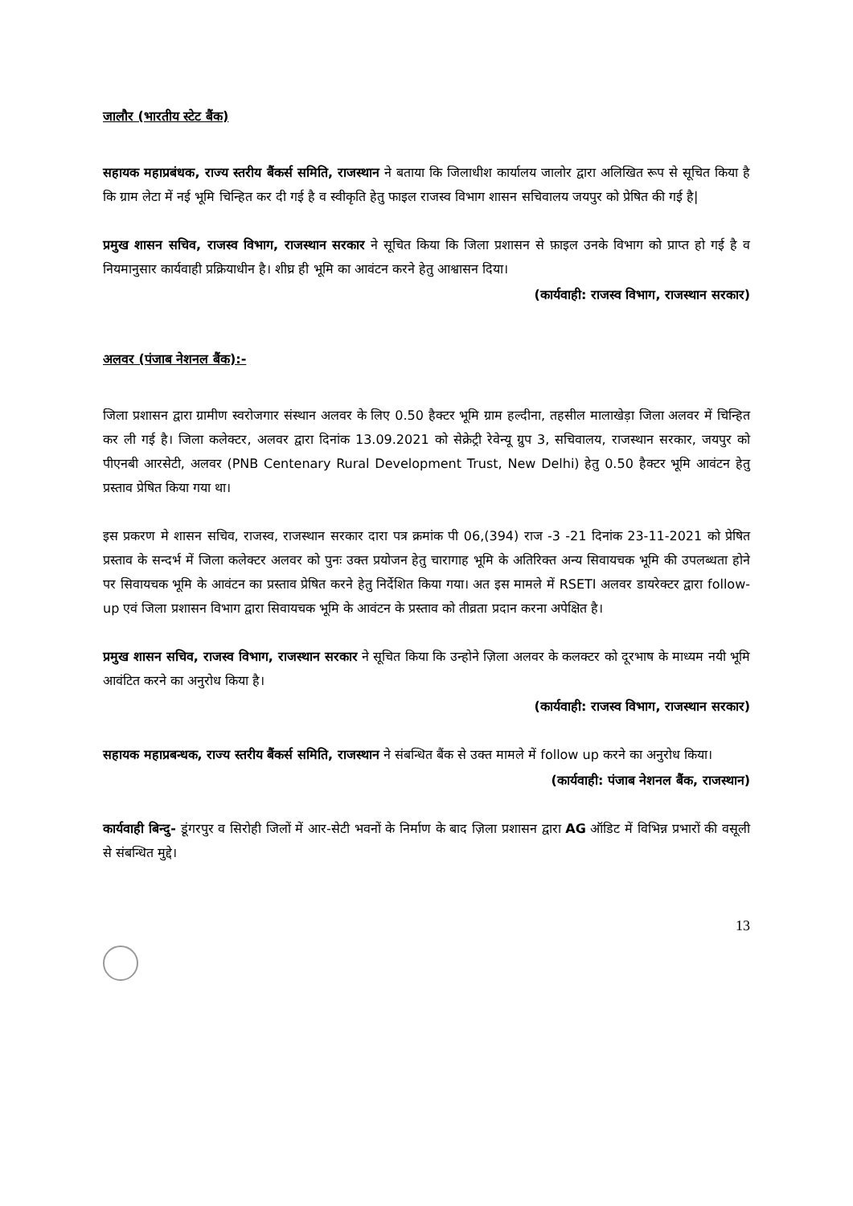जालौर (भारतीय स्टेट बैंक)
सहायक महाप्रबंधक, राज्य स्तरीय बैंकर्स समिति, राजस्थान ने बताया कि जिलाधीश कार्यालय जालोर द्वारा अलिखित रूप से सूचित किया है कि ग्राम लेटा में नई भूमि चिन्हित कर दी गई है व स्वीकृति हेतु फाइल राजस्व विभाग शासन सचिवालय जयपुर को प्रेषित की गई है|
प्रमुख शासन सचिव, राजस्व विभाग, राजस्थान सरकार ने सूचित किया कि जिला प्रशासन से फ़ाइल उनके विभाग को प्राप्त हो गई है व नियमानुसार कार्यवाही प्रक्रियाधीन है। शीघ्र ही भूमि का आवंटन करने हेतु आश्वासन दिया।
(कार्यवाही: राजस्व विभाग, राजस्थान सरकार)
अलवर (पंजाब नेशनल बैंक):-
जिला प्रशासन द्वारा ग्रामीण स्वरोजगार संस्थान अलवर के लिए 0.50 हैक्टर भूमि ग्राम हल्दीना, तहसील मालाखेड़ा जिला अलवर में चिन्हित कर ली गई है। जिला कलेक्टर, अलवर द्वारा दिनांक 13.09.2021 को सेक्रेट्री रेवेन्यू ग्रुप 3, सचिवालय, राजस्थान सरकार, जयपुर को पीएनबी आरसेटी, अलवर (PNB Centenary Rural Development Trust, New Delhi) हेतु 0.50 हैक्टर भूमि आवंटन हेतु प्रस्ताव प्रेषित किया गया था।
इस प्रकरण मे शासन सचिव, राजस्व, राजस्थान सरकार दारा पत्र क्रमांक पी 06,(394) राज -3 -21 दिनांक 23-11-2021 को प्रेषित प्रस्ताव के सन्दर्भ में जिला कलेक्टर अलवर को पुनः उक्त प्रयोजन हेतु चारागाह भूमि के अतिरिक्त अन्य सिवायचक भूमि की उपलब्धता होने पर सिवायचक भूमि के आवंटन का प्रस्ताव प्रेषित करने हेतु निर्देशित किया गया। अत इस मामले में RSETI अलवर डायरेक्टर द्वारा follow-up एवं जिला प्रशासन विभाग द्वारा सिवायचक भूमि के आवंटन के प्रस्ताव को तीव्रता प्रदान करना अपेक्षित है।
प्रमुख शासन सचिव, राजस्व विभाग, राजस्थान सरकार ने सूचित किया कि उन्होने ज़िला अलवर के कलक्टर को दूरभाष के माध्यम नयी भूमि आवंटित करने का अनुरोध किया है।
(कार्यवाही: राजस्व विभाग, राजस्थान सरकार)
सहायक महाप्रबन्धक, राज्य स्तरीय बैंकर्स समिति, राजस्थान ने संबन्धित बैंक से उक्त मामले में follow up करने का अनुरोध किया।
(कार्यवाही: पंजाब नेशनल बैंक, राजस्थान)
कार्यवाही बिन्दु- डूंगरपुर व सिरोही जिलों में आर-सेटी भवनों के निर्माण के बाद ज़िला प्रशासन द्वारा AG ऑडिट में विभिन्न प्रभारों की वसूली से संबन्धित मुद्दे।
13